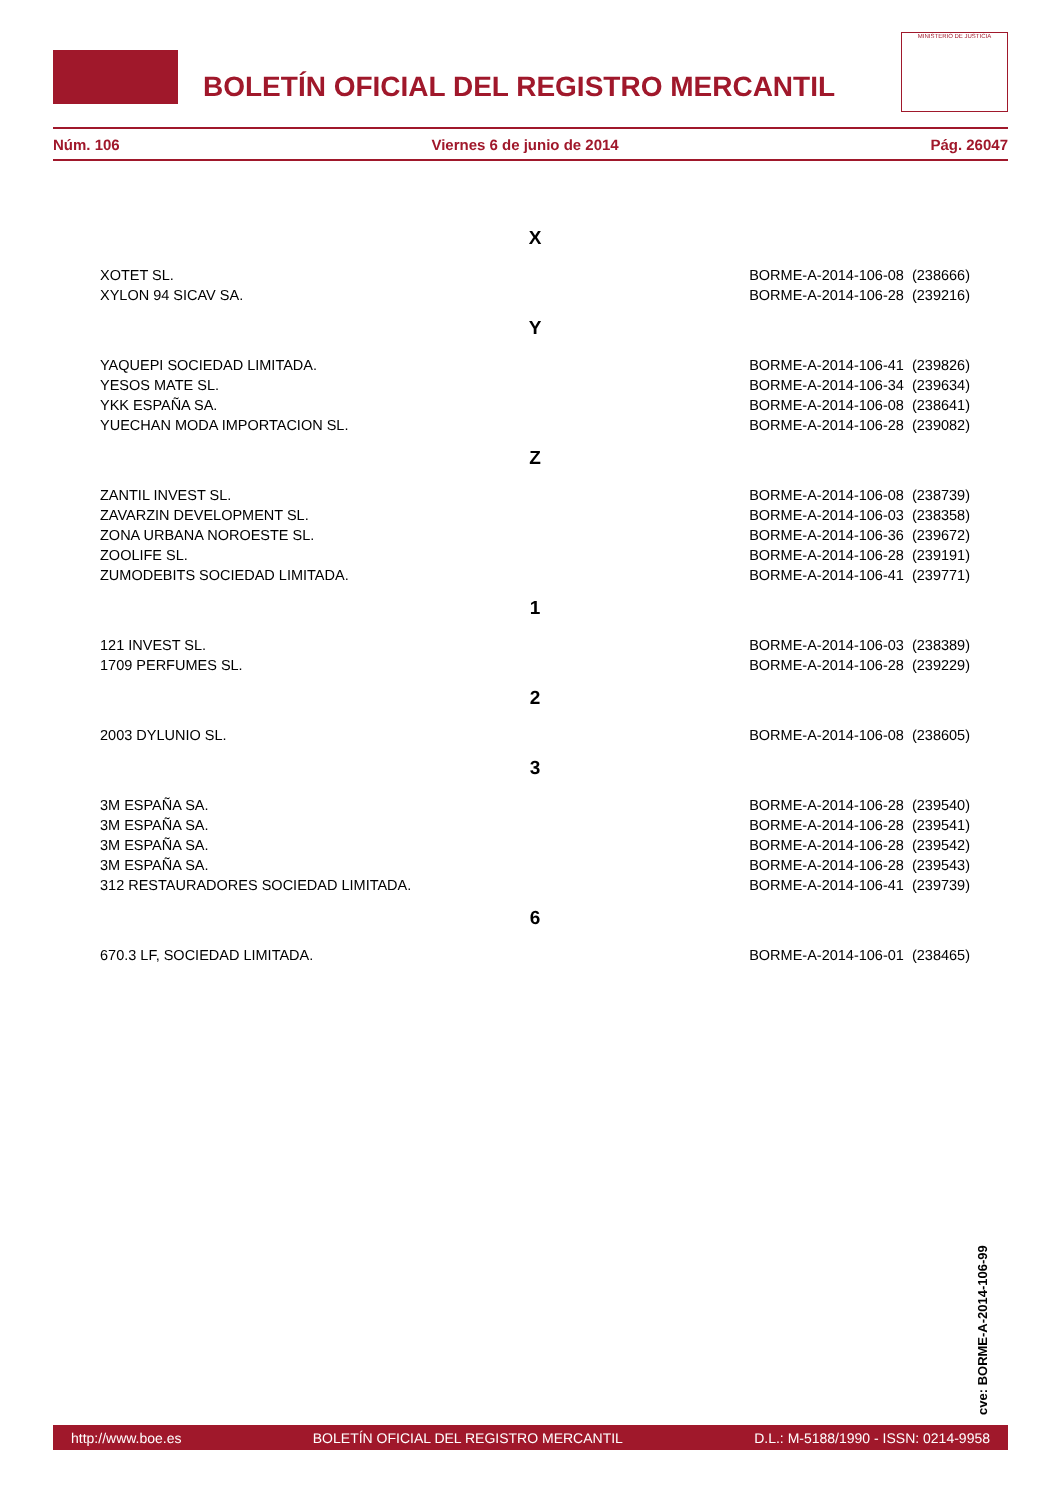BOLETÍN OFICIAL DEL REGISTRO MERCANTIL
MINISTERIO DE JUSTICIA
Núm. 106 Viernes 6 de junio de 2014 Pág. 26047
X
| XOTET SL. | BORME-A-2014-106-08 (238666) |
| XYLON 94 SICAV SA. | BORME-A-2014-106-28 (239216) |
Y
| YAQUEPI SOCIEDAD LIMITADA. | BORME-A-2014-106-41 (239826) |
| YESOS MATE SL. | BORME-A-2014-106-34 (239634) |
| YKK ESPAÑA SA. | BORME-A-2014-106-08 (238641) |
| YUECHAN MODA IMPORTACION SL. | BORME-A-2014-106-28 (239082) |
Z
| ZANTIL INVEST SL. | BORME-A-2014-106-08 (238739) |
| ZAVARZIN DEVELOPMENT SL. | BORME-A-2014-106-03 (238358) |
| ZONA URBANA NOROESTE SL. | BORME-A-2014-106-36 (239672) |
| ZOOLIFE SL. | BORME-A-2014-106-28 (239191) |
| ZUMODEBITS SOCIEDAD LIMITADA. | BORME-A-2014-106-41 (239771) |
1
| 121 INVEST SL. | BORME-A-2014-106-03 (238389) |
| 1709 PERFUMES SL. | BORME-A-2014-106-28 (239229) |
2
| 2003 DYLUNIO SL. | BORME-A-2014-106-08 (238605) |
3
| 3M ESPAÑA SA. | BORME-A-2014-106-28 (239540) |
| 3M ESPAÑA SA. | BORME-A-2014-106-28 (239541) |
| 3M ESPAÑA SA. | BORME-A-2014-106-28 (239542) |
| 3M ESPAÑA SA. | BORME-A-2014-106-28 (239543) |
| 312 RESTAURADORES SOCIEDAD LIMITADA. | BORME-A-2014-106-41 (239739) |
6
| 670.3 LF, SOCIEDAD LIMITADA. | BORME-A-2014-106-01 (238465) |
cve: BORME-A-2014-106-99
http://www.boe.es BOLETÍN OFICIAL DEL REGISTRO MERCANTIL D.L.: M-5188/1990 - ISSN: 0214-9958